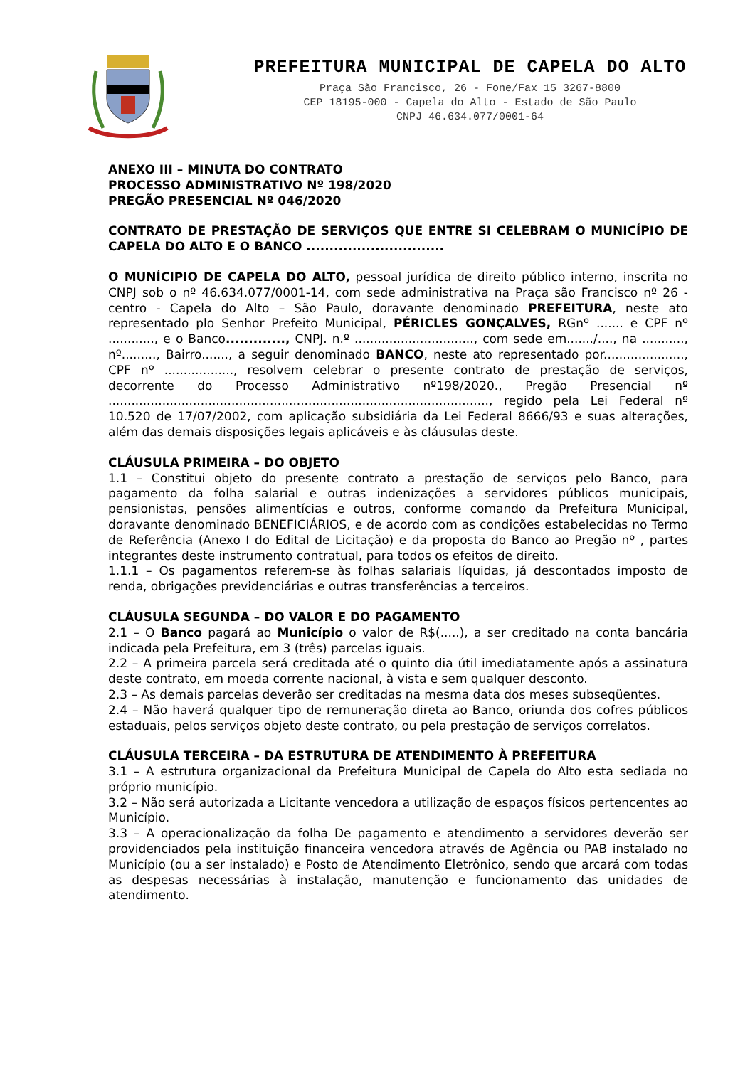PREFEITURA MUNICIPAL DE CAPELA DO ALTO
Praça São Francisco, 26 - Fone/Fax 15 3267-8800
CEP 18195-000 - Capela do Alto - Estado de São Paulo
CNPJ 46.634.077/0001-64
ANEXO III – MINUTA DO CONTRATO
PROCESSO ADMINISTRATIVO Nº 198/2020
PREGÃO PRESENCIAL Nº 046/2020
CONTRATO DE PRESTAÇÃO DE SERVIÇOS QUE ENTRE SI CELEBRAM O MUNICÍPIO DE CAPELA DO ALTO E O BANCO ..............................
O MUNÍCIPIO DE CAPELA DO ALTO, pessoal jurídica de direito público interno, inscrita no CNPJ sob o nº 46.634.077/0001-14, com sede administrativa na Praça são Francisco nº 26 - centro - Capela do Alto – São Paulo, doravante denominado PREFEITURA, neste ato representado plo Senhor Prefeito Municipal, PÉRICLES GONÇALVES, RGnº ....... e CPF nº ............, e o Banco............., CNPJ. n.º ..............................., com sede em......./...., na ..........., nº........., Bairro......., a seguir denominado BANCO, neste ato representado por....................., CPF nº .................., resolvem celebrar o presente contrato de prestação de serviços, decorrente do Processo Administrativo nº198/2020., Pregão Presencial nº ..................................................................................................., regido pela Lei Federal nº 10.520 de 17/07/2002, com aplicação subsidiária da Lei Federal 8666/93 e suas alterações, além das demais disposições legais aplicáveis e às cláusulas deste.
CLÁUSULA PRIMEIRA – DO OBJETO
1.1 – Constitui objeto do presente contrato a prestação de serviços pelo Banco, para pagamento da folha salarial e outras indenizações a servidores públicos municipais, pensionistas, pensões alimentícias e outros, conforme comando da Prefeitura Municipal, doravante denominado BENEFICIÁRIOS, e de acordo com as condições estabelecidas no Termo de Referência (Anexo I do Edital de Licitação) e da proposta do Banco ao Pregão nº , partes integrantes deste instrumento contratual, para todos os efeitos de direito.
1.1.1 – Os pagamentos referem-se às folhas salariais líquidas, já descontados imposto de renda, obrigações previdenciárias e outras transferências a terceiros.
CLÁUSULA SEGUNDA – DO VALOR E DO PAGAMENTO
2.1 – O Banco pagará ao Município o valor de R$(.....), a ser creditado na conta bancária indicada pela Prefeitura, em 3 (três) parcelas iguais.
2.2 – A primeira parcela será creditada até o quinto dia útil imediatamente após a assinatura deste contrato, em moeda corrente nacional, à vista e sem qualquer desconto.
2.3 – As demais parcelas deverão ser creditadas na mesma data dos meses subseqüentes.
2.4 – Não haverá qualquer tipo de remuneração direta ao Banco, oriunda dos cofres públicos estaduais, pelos serviços objeto deste contrato, ou pela prestação de serviços correlatos.
CLÁUSULA TERCEIRA – DA ESTRUTURA DE ATENDIMENTO À PREFEITURA
3.1 – A estrutura organizacional da Prefeitura Municipal de Capela do Alto esta sediada no próprio município.
3.2 – Não será autorizada a Licitante vencedora a utilização de espaços físicos pertencentes ao Município.
3.3 – A operacionalização da folha De pagamento e atendimento a servidores deverão ser providenciados pela instituição financeira vencedora através de Agência ou PAB instalado no Município (ou a ser instalado) e Posto de Atendimento Eletrônico, sendo que arcará com todas as despesas necessárias à instalação, manutenção e funcionamento das unidades de atendimento.